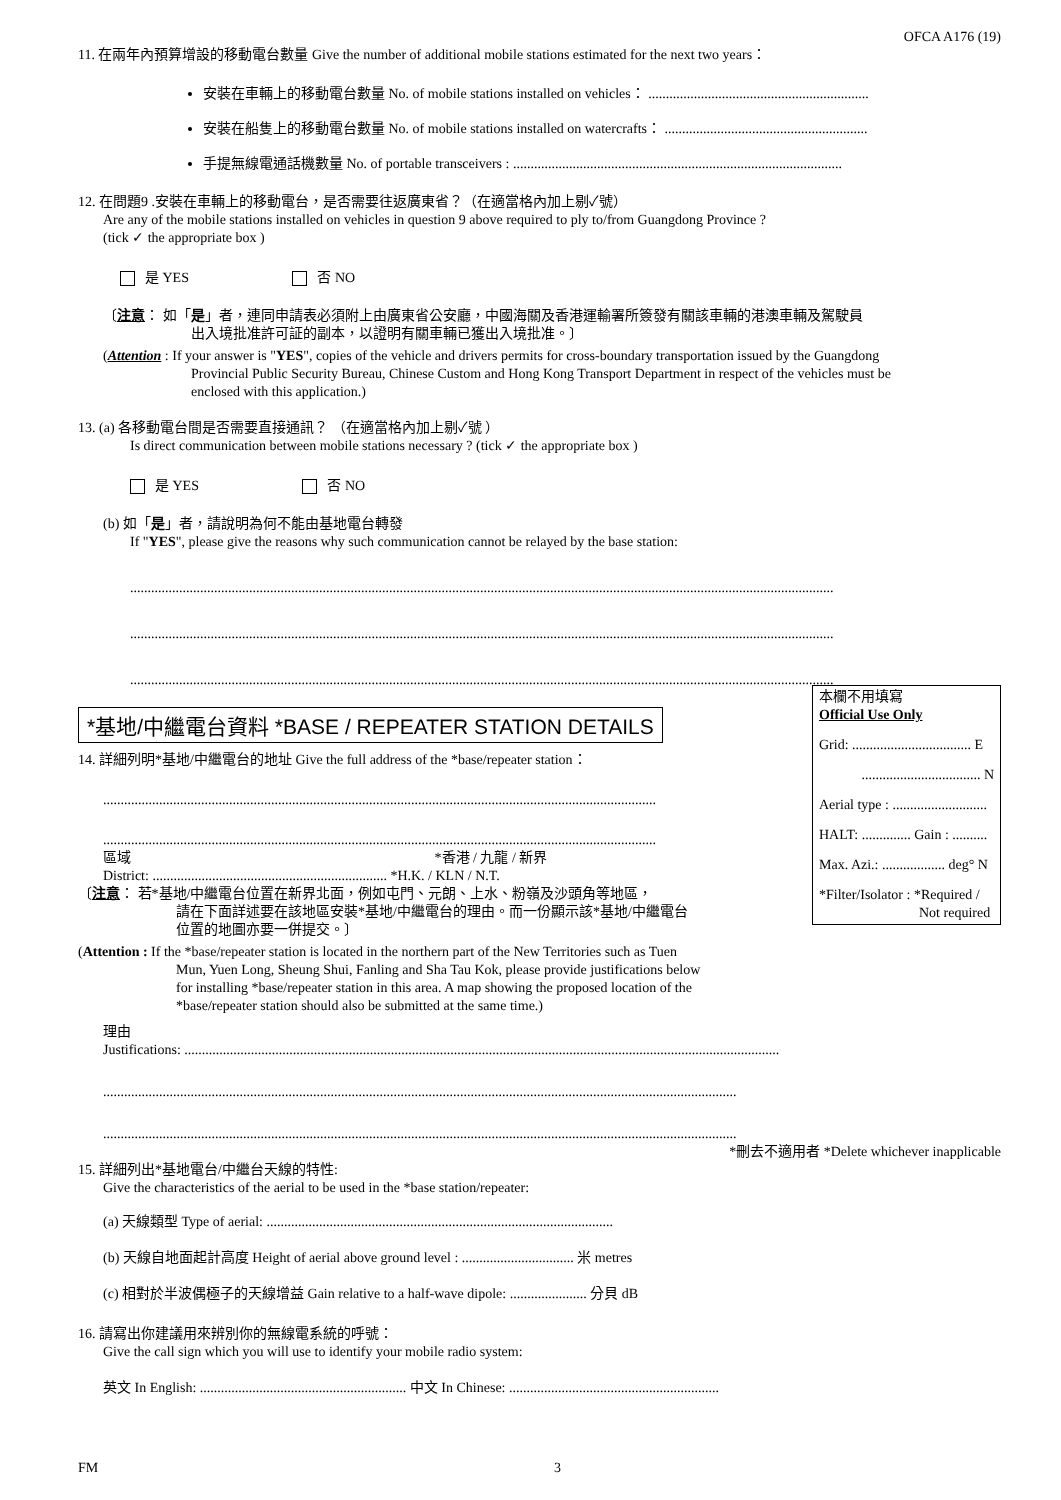OFCA A176 (19)
11. 在兩年內預算增設的移動電台數量 Give the number of additional mobile stations estimated for the next two years：
安裝在車輛上的移動電台數量 No. of mobile stations installed on vehicles： ...............................................................
安裝在船隻上的移動電台數量 No. of mobile stations installed on watercrafts： ..........................................................
手提無線電通話機數量 No. of portable transceivers : ..............................................................................................
12. 在問題9 .安裝在車輛上的移動電台，是否需要往返廣東省？（在適當格內加上剔✓號）
Are any of the mobile stations installed on vehicles in question 9 above required to ply to/from Guangdong Province ?
(tick ✓ the appropriate box )
是 YES 否 NO
〔注意： 如「是」者，連同申請表必須附上由廣東省公安廳，中國海關及香港運輸署所簽發有關該車輛的港澳車輛及駕駛員
出入境批准許可証的副本，以證明有關車輛已獲出入境批准。〕
(Attention : If your answer is "YES", copies of the vehicle and drivers permits for cross-boundary transportation issued by the Guangdong
Provincial Public Security Bureau, Chinese Custom and Hong Kong Transport Department in respect of the vehicles must be
enclosed with this application.)
13. (a) 各移動電台間是否需要直接通訊？ （在適當格內加上剔✓號 ）
Is direct communication between mobile stations necessary ? (tick ✓ the appropriate box )
是 YES 否 NO
(b) 如「是」者，請說明為何不能由基地電台轉發
If "YES", please give the reasons why such communication cannot be relayed by the base station:
.........................................................................................................................................................................................................
.........................................................................................................................................................................................................
.........................................................................................................................................................................................................
*基地/中繼電台資料 *BASE / REPEATER STATION DETAILS
本欄不用填寫
Official Use Only
Grid: .................................. E
.................................. N
Aerial type : ...........................
HALT: .............. Gain : ..........
Max. Azi.: .................. deg° N
*Filter/Isolator : *Required /
Not required
14. 詳細列明*基地/中繼電台的地址 Give the full address of the *base/repeater station：
..............................................................................................................................................................
..............................................................................................................................................................
區域 *香港 / 九龍 / 新界
District: ................................................................... *H.K. / KLN / N.T.
〔注意： 若*基地/中繼電台位置在新界北面，例如屯門、元朗、上水、粉嶺及沙頭角等地區，
請在下面詳述要在該地區安裝*基地/中繼電台的理由。而一份顯示該*基地/中繼電台
位置的地圖亦要一併提交。〕
(Attention : If the *base/repeater station is located in the northern part of the New Territories such as Tuen
Mun, Yuen Long, Sheung Shui, Fanling and Sha Tau Kok, please provide justifications below
for installing *base/repeater station in this area. A map showing the proposed location of the
*base/repeater station should also be submitted at the same time.)
理由
Justifications: ..........................................................................................................................................................................
.....................................................................................................................................................................................
.....................................................................................................................................................................................
*刪去不適用者 *Delete whichever inapplicable
15. 詳細列出*基地電台/中繼台天線的特性:
Give the characteristics of the aerial to be used in the *base station/repeater:
(a) 天線類型 Type of aerial: ...................................................................................................
(b) 天線自地面起計高度 Height of aerial above ground level : ................................ 米 metres
(c) 相對於半波偶極子的天線增益 Gain relative to a half-wave dipole: ...................... 分貝 dB
16. 請寫出你建議用來辨別你的無線電系統的呼號：
Give the call sign which you will use to identify your mobile radio system:
英文 In English: ........................................................... 中文 In Chinese: ............................................................
FM 3